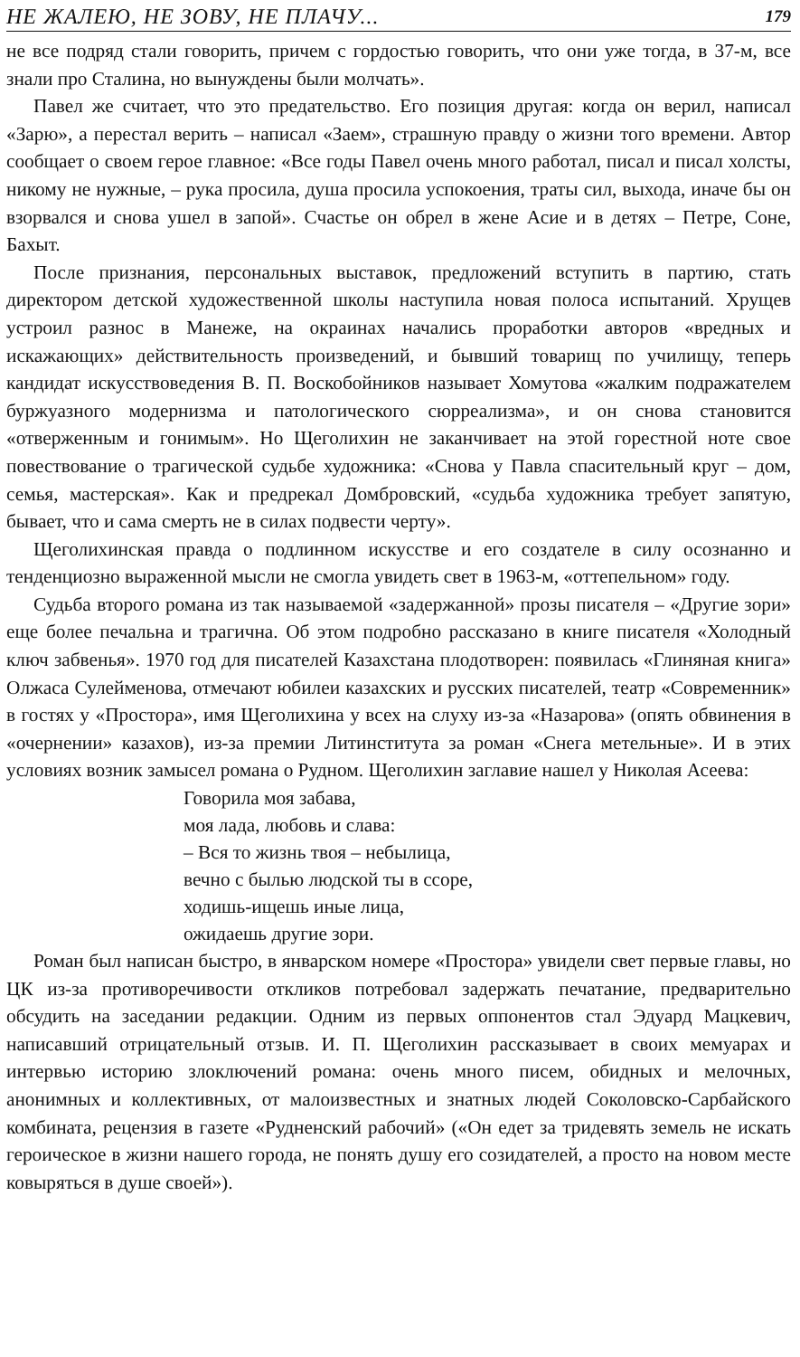НЕ ЖАЛЕЮ, НЕ ЗОВУ, НЕ ПЛАЧУ... 179
не все подряд стали говорить, причем с гордостью говорить, что они уже тогда, в 37-м, все знали про Сталина, но вынуждены были молчать».
Павел же считает, что это предательство. Его позиция другая: когда он верил, написал «Зарю», а перестал верить – написал «Заем», страшную правду о жизни того времени. Автор сообщает о своем герое главное: «Все годы Павел очень много работал, писал и писал холсты, никому не нужные, – рука просила, душа просила успокоения, траты сил, выхода, иначе бы он взорвался и снова ушел в запой». Счастье он обрел в жене Асие и в детях – Петре, Соне, Бахыт.
После признания, персональных выставок, предложений вступить в партию, стать директором детской художественной школы наступила новая полоса испытаний. Хрущев устроил разнос в Манеже, на окраинах начались проработки авторов «вредных и искажающих» действительность произведений, и бывший товарищ по училищу, теперь кандидат искусствоведения В. П. Воскобойников называет Хомутова «жалким подражателем буржуазного модернизма и патологического сюрреализма», и он снова становится «отверженным и гонимым». Но Щеголихин не заканчивает на этой горестной ноте свое повествование о трагической судьбе художника: «Снова у Павла спасительный круг – дом, семья, мастерская». Как и предрекал Домбровский, «судьба художника требует запятую, бывает, что и сама смерть не в силах подвести черту».
Щеголихинская правда о подлинном искусстве и его создателе в силу осознанно и тенденциозно выраженной мысли не смогла увидеть свет в 1963-м, «оттепельном» году.
Судьба второго романа из так называемой «задержанной» прозы писателя – «Другие зори» еще более печальна и трагична. Об этом подробно рассказано в книге писателя «Холодный ключ забвенья». 1970 год для писателей Казахстана плодотворен: появилась «Глиняная книга» Олжаса Сулейменова, отмечают юбилеи казахских и русских писателей, театр «Современник» в гостях у «Простора», имя Щеголихина у всех на слуху из-за «Назарова» (опять обвинения в «очернении» казахов), из-за премии Литинститута за роман «Снега метельные». И в этих условиях возник замысел романа о Рудном. Щеголихин заглавие нашел у Николая Асеева:
Говорила моя забава,
моя лада, любовь и слава:
– Вся то жизнь твоя – небылица,
вечно с былью людской ты в ссоре,
ходишь-ищешь иные лица,
ожидаешь другие зори.
Роман был написан быстро, в январском номере «Простора» увидели свет первые главы, но ЦК из-за противоречивости откликов потребовал задержать печатание, предварительно обсудить на заседании редакции. Одним из первых оппонентов стал Эдуард Мацкевич, написавший отрицательный отзыв. И. П. Щеголихин рассказывает в своих мемуарах и интервью историю злоключений романа: очень много писем, обидных и мелочных, анонимных и коллективных, от малоизвестных и знатных людей Соколовско-Сарбайского комбината, рецензия в газете «Рудненский рабочий» («Он едет за тридевять земель не искать героическое в жизни нашего города, не понять душу его созидателей, а просто на новом месте ковыряться в душе своей»).